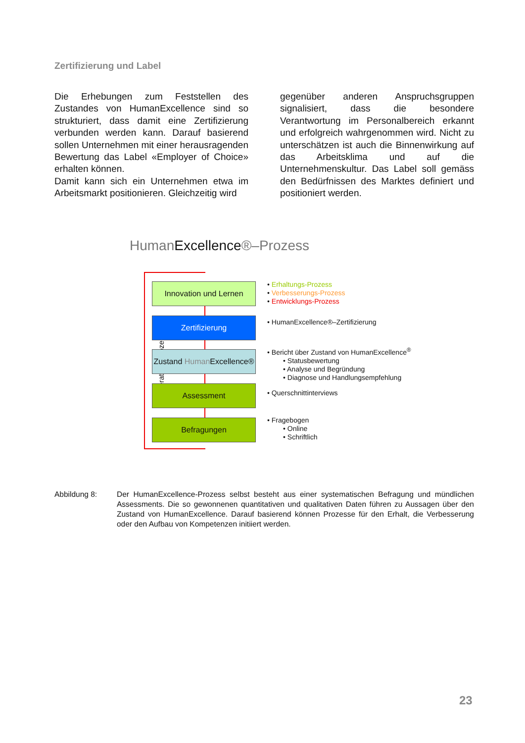Zertifizierung und Label
Die Erhebungen zum Feststellen des Zustandes von HumanExcellence sind so strukturiert, dass damit eine Zertifizierung verbunden werden kann. Darauf basierend sollen Unternehmen mit einer herausragenden Bewertung das Label «Employer of Choice» erhalten können.
Damit kann sich ein Unternehmen etwa im Arbeitsmarkt positionieren. Gleichzeitig wird
gegenüber anderen Anspruchsgruppen signalisiert, dass die besondere Verantwortung im Personalbereich erkannt und erfolgreich wahrgenommen wird. Nicht zu unterschätzen ist auch die Binnenwirkung auf das Arbeitsklima und auf die Unternehmenskultur. Das Label soll gemäss den Bedürfnissen des Marktes definiert und positioniert werden.
HumanExcellence®–Prozess
iterativer Prozess
Innovation und Lernen
Zertifizierung
Zustand Human Excellence®
Assessment
Befragungen
• Erhaltungs-Prozess
• Verbesserungs-Prozess
• Entwicklungs-Prozess
• HumanExcellence®–Zertifizierung
• Bericht über Zustand von HumanExcellence<sup>®</sup>
• Statusbewertung
• Analyse und Begründung
• Diagnose und Handlungsempfehlung
• Querschnittinterviews
• Fragebogen
• Online
• Schriftlich
Abbildung 8: Der HumanExcellence-Prozess selbst besteht aus einer systematischen Befragung und mündlichen Assessments. Die so gewonnenen quantitativen und qualitativen Daten führen zu Aussagen über den Zustand von HumanExcellence. Darauf basierend können Prozesse für den Erhalt, die Verbesserung oder den Aufbau von Kompetenzen initiiert werden.
23